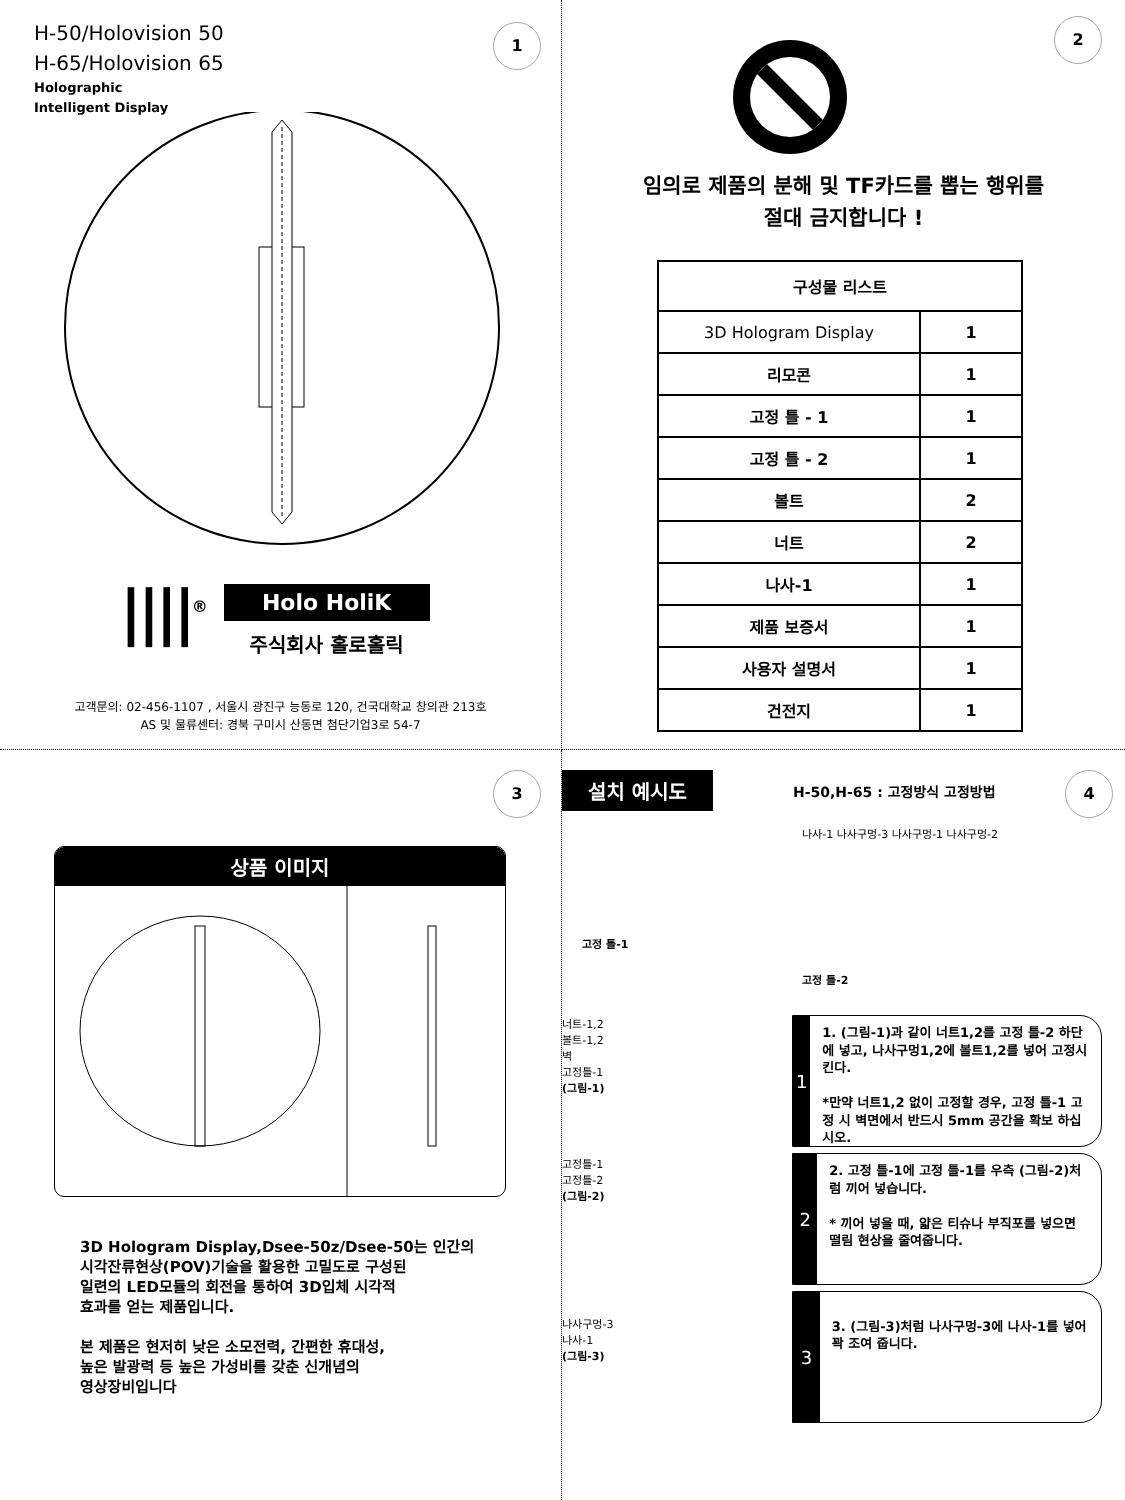1
H-50/Holovision 50
H-65/Holovision 65
Holographic
Intelligent Display
||||<sup>®</sup>
Holo HoliK
주식회사 홀로홀릭
고객문의: 02-456-1107 , 서울시 광진구 능동로 120, 건국대학교 창의관 213호
AS 및 물류센터: 경북 구미시 산동면 첨단기업3로 54-7
2
임의로 제품의 분해 및 TF카드를 뽑는 행위를
절대 금지합니다 !
| 구성물 리스트 | |
| 3D Hologram Display | 1 |
| 리모콘 | 1 |
| 고정 틀 - 1 | 1 |
| 고정 틀 - 2 | 1 |
| 볼트 | 2 |
| 너트 | 2 |
| 나사-1 | 1 |
| 제품 보증서 | 1 |
| 사용자 설명서 | 1 |
| 건전지 | 1 |
3
상품 이미지
3D Hologram Display,Dsee-50z/Dsee-50는 인간의
시각잔류현상(POV)기술을 활용한 고밀도로 구성된
일련의 LED모듈의 회전을 통하여 3D입체 시각적
효과를 얻는 제품입니다.
본 제품은 현저히 낮은 소모전력, 간편한 휴대성,
높은 발광력 등 높은 가성비를 갖춘 신개념의
영상장비입니다
4
설치 예시도
H-50,H-65 : 고정방식 고정방법
고정 틀-1
나사-1 나사구멍-3 나사구멍-1 나사구멍-2
고정 틀-2
너트-1,2
볼트-1,2
벽
고정틀-1
(그림-1)
고정틀-1
고정틀-2
(그림-2)
나사구멍-3
나사-1
(그림-3)
1
1. (그림-1)과 같이 너트1,2를 고정 틀-2 하단에 넣고, 나사구멍1,2에 볼트1,2를 넣어 고정시킨다.
*만약 너트1,2 없이 고정할 경우, 고정 틀-1 고정 시 벽면에서 반드시 5mm 공간을 확보 하십시오.
2
2. 고정 틀-1에 고정 틀-1를 우측 (그림-2)처럼 끼어 넣습니다.
* 끼어 넣을 때, 얇은 티슈나 부직포를 넣으면 떨림 현상을 줄여줍니다.
3
3. (그림-3)처럼 나사구멍-3에 나사-1를 넣어 꽉 조여 줍니다.